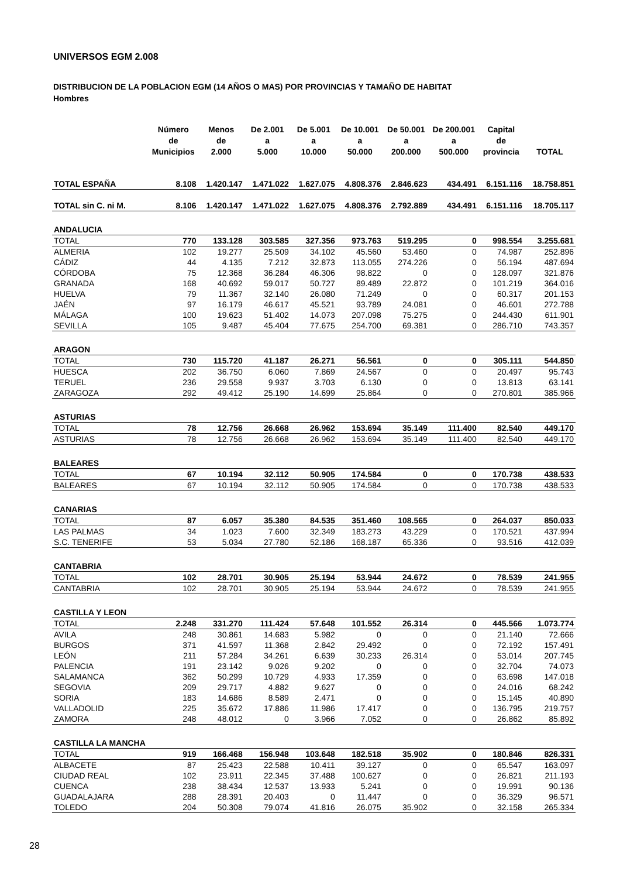UNIVERSOS EGM 2.008
DISTRIBUCION DE LA POBLACION EGM (14 AÑOS O MAS) POR PROVINCIAS Y TAMAÑO DE HABITAT
Hombres
| | Número de Municipios | Menos de 2.000 | De 2.001 a 5.000 | De 5.001 a 10.000 | De 10.001 a 50.000 | De 50.001 a 200.000 | De 200.001 a 500.000 | Capital de provincia | TOTAL |
| --- | --- | --- | --- | --- | --- | --- | --- | --- | --- |
| TOTAL ESPAÑA | 8.108 | 1.420.147 | 1.471.022 | 1.627.075 | 4.808.376 | 2.846.623 | 434.491 | 6.151.116 | 18.758.851 |
| TOTAL sin C. ni M. | 8.106 | 1.420.147 | 1.471.022 | 1.627.075 | 4.808.376 | 2.792.889 | 434.491 | 6.151.116 | 18.705.117 |
| ANDALUCIA | | | | | | | | | |
| TOTAL | 770 | 133.128 | 303.585 | 327.356 | 973.763 | 519.295 | 0 | 998.554 | 3.255.681 |
| ALMERIA | 102 | 19.277 | 25.509 | 34.102 | 45.560 | 53.460 | 0 | 74.987 | 252.896 |
| CÁDIZ | 44 | 4.135 | 7.212 | 32.873 | 113.055 | 274.226 | 0 | 56.194 | 487.694 |
| CÓRDOBA | 75 | 12.368 | 36.284 | 46.306 | 98.822 | 0 | 0 | 128.097 | 321.876 |
| GRANADA | 168 | 40.692 | 59.017 | 50.727 | 89.489 | 22.872 | 0 | 101.219 | 364.016 |
| HUELVA | 79 | 11.367 | 32.140 | 26.080 | 71.249 | 0 | 0 | 60.317 | 201.153 |
| JAÉN | 97 | 16.179 | 46.617 | 45.521 | 93.789 | 24.081 | 0 | 46.601 | 272.788 |
| MÁLAGA | 100 | 19.623 | 51.402 | 14.073 | 207.098 | 75.275 | 0 | 244.430 | 611.901 |
| SEVILLA | 105 | 9.487 | 45.404 | 77.675 | 254.700 | 69.381 | 0 | 286.710 | 743.357 |
| ARAGON | | | | | | | | | |
| TOTAL | 730 | 115.720 | 41.187 | 26.271 | 56.561 | 0 | 0 | 305.111 | 544.850 |
| HUESCA | 202 | 36.750 | 6.060 | 7.869 | 24.567 | 0 | 0 | 20.497 | 95.743 |
| TERUEL | 236 | 29.558 | 9.937 | 3.703 | 6.130 | 0 | 0 | 13.813 | 63.141 |
| ZARAGOZA | 292 | 49.412 | 25.190 | 14.699 | 25.864 | 0 | 0 | 270.801 | 385.966 |
| ASTURIAS | | | | | | | | | |
| TOTAL | 78 | 12.756 | 26.668 | 26.962 | 153.694 | 35.149 | 111.400 | 82.540 | 449.170 |
| ASTURIAS | 78 | 12.756 | 26.668 | 26.962 | 153.694 | 35.149 | 111.400 | 82.540 | 449.170 |
| BALEARES | | | | | | | | | |
| TOTAL | 67 | 10.194 | 32.112 | 50.905 | 174.584 | 0 | 0 | 170.738 | 438.533 |
| BALEARES | 67 | 10.194 | 32.112 | 50.905 | 174.584 | 0 | 0 | 170.738 | 438.533 |
| CANARIAS | | | | | | | | | |
| TOTAL | 87 | 6.057 | 35.380 | 84.535 | 351.460 | 108.565 | 0 | 264.037 | 850.033 |
| LAS PALMAS | 34 | 1.023 | 7.600 | 32.349 | 183.273 | 43.229 | 0 | 170.521 | 437.994 |
| S.C. TENERIFE | 53 | 5.034 | 27.780 | 52.186 | 168.187 | 65.336 | 0 | 93.516 | 412.039 |
| CANTABRIA | | | | | | | | | |
| TOTAL | 102 | 28.701 | 30.905 | 25.194 | 53.944 | 24.672 | 0 | 78.539 | 241.955 |
| CANTABRIA | 102 | 28.701 | 30.905 | 25.194 | 53.944 | 24.672 | 0 | 78.539 | 241.955 |
| CASTILLA Y LEON | | | | | | | | | |
| TOTAL | 2.248 | 331.270 | 111.424 | 57.648 | 101.552 | 26.314 | 0 | 445.566 | 1.073.774 |
| AVILA | 248 | 30.861 | 14.683 | 5.982 | 0 | 0 | 0 | 21.140 | 72.666 |
| BURGOS | 371 | 41.597 | 11.368 | 2.842 | 29.492 | 0 | 0 | 72.192 | 157.491 |
| LEÓN | 211 | 57.284 | 34.261 | 6.639 | 30.233 | 26.314 | 0 | 53.014 | 207.745 |
| PALENCIA | 191 | 23.142 | 9.026 | 9.202 | 0 | 0 | 0 | 32.704 | 74.073 |
| SALAMANCA | 362 | 50.299 | 10.729 | 4.933 | 17.359 | 0 | 0 | 63.698 | 147.018 |
| SEGOVIA | 209 | 29.717 | 4.882 | 9.627 | 0 | 0 | 0 | 24.016 | 68.242 |
| SORIA | 183 | 14.686 | 8.589 | 2.471 | 0 | 0 | 0 | 15.145 | 40.890 |
| VALLADOLID | 225 | 35.672 | 17.886 | 11.986 | 17.417 | 0 | 0 | 136.795 | 219.757 |
| ZAMORA | 248 | 48.012 | 0 | 3.966 | 7.052 | 0 | 0 | 26.862 | 85.892 |
| CASTILLA LA MANCHA | | | | | | | | | |
| TOTAL | 919 | 166.468 | 156.948 | 103.648 | 182.518 | 35.902 | 0 | 180.846 | 826.331 |
| ALBACETE | 87 | 25.423 | 22.588 | 10.411 | 39.127 | 0 | 0 | 65.547 | 163.097 |
| CIUDAD REAL | 102 | 23.911 | 22.345 | 37.488 | 100.627 | 0 | 0 | 26.821 | 211.193 |
| CUENCA | 238 | 38.434 | 12.537 | 13.933 | 5.241 | 0 | 0 | 19.991 | 90.136 |
| GUADALAJARA | 288 | 28.391 | 20.403 | 0 | 11.447 | 0 | 0 | 36.329 | 96.571 |
| TOLEDO | 204 | 50.308 | 79.074 | 41.816 | 26.075 | 35.902 | 0 | 32.158 | 265.334 |
28